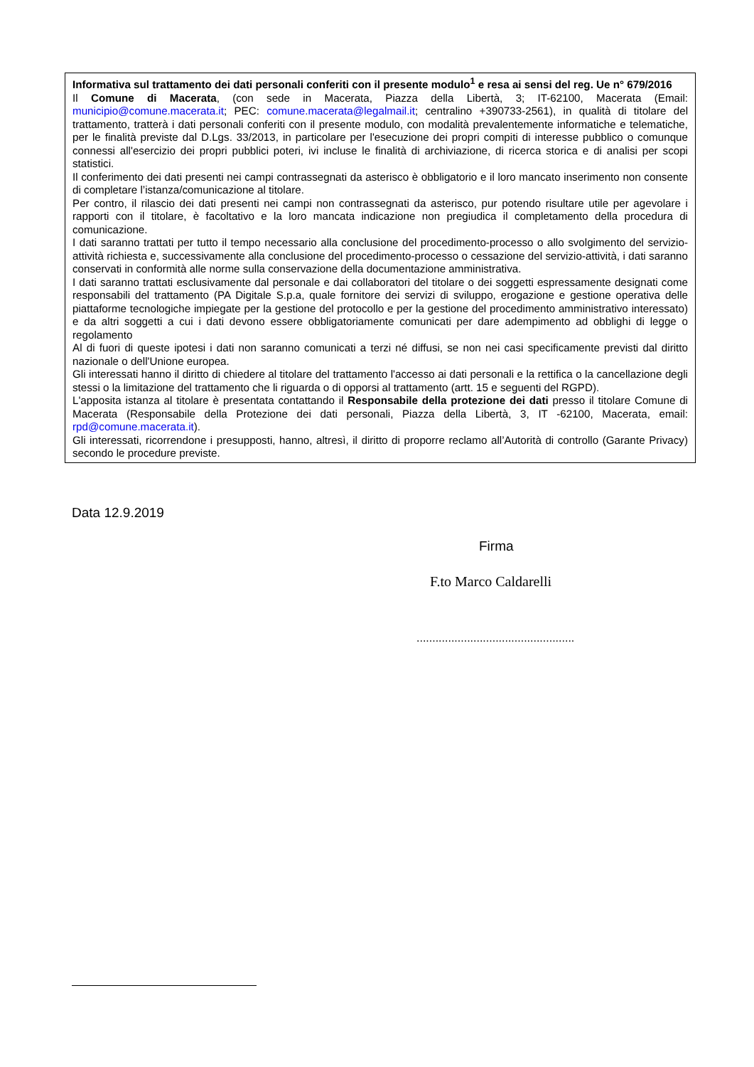Informativa sul trattamento dei dati personali conferiti con il presente modulo<sup>1</sup> e resa ai sensi del reg. Ue n° 679/2016
Il Comune di Macerata, (con sede in Macerata, Piazza della Libertà, 3; IT-62100, Macerata (Email: municipio@comune.macerata.it; PEC: comune.macerata@legalmail.it; centralino +390733-2561), in qualità di titolare del trattamento, tratterà i dati personali conferiti con il presente modulo, con modalità prevalentemente informatiche e telematiche, per le finalità previste dal D.Lgs. 33/2013, in particolare per l'esecuzione dei propri compiti di interesse pubblico o comunque connessi all'esercizio dei propri pubblici poteri, ivi incluse le finalità di archiviazione, di ricerca storica e di analisi per scopi statistici.
Il conferimento dei dati presenti nei campi contrassegnati da asterisco è obbligatorio e il loro mancato inserimento non consente di completare l’istanza/comunicazione al titolare.
Per contro, il rilascio dei dati presenti nei campi non contrassegnati da asterisco, pur potendo risultare utile per agevolare i rapporti con il titolare, è facoltativo e la loro mancata indicazione non pregiudica il completamento della procedura di comunicazione.
I dati saranno trattati per tutto il tempo necessario alla conclusione del procedimento-processo o allo svolgimento del servizio-attività richiesta e, successivamente alla conclusione del procedimento-processo o cessazione del servizio-attività, i dati saranno conservati in conformità alle norme sulla conservazione della documentazione amministrativa.
I dati saranno trattati esclusivamente dal personale e dai collaboratori del titolare o dei soggetti espressamente designati come responsabili del trattamento (PA Digitale S.p.a, quale fornitore dei servizi di sviluppo, erogazione e gestione operativa delle piattaforme tecnologiche impiegate per la gestione del protocollo e per la gestione del procedimento amministrativo interessato) e da altri soggetti a cui i dati devono essere obbligatoriamente comunicati per dare adempimento ad obblighi di legge o regolamento
Al di fuori di queste ipotesi i dati non saranno comunicati a terzi né diffusi, se non nei casi specificamente previsti dal diritto nazionale o dell'Unione europea.
Gli interessati hanno il diritto di chiedere al titolare del trattamento l'accesso ai dati personali e la rettifica o la cancellazione degli stessi o la limitazione del trattamento che li riguarda o di opporsi al trattamento (artt. 15 e seguenti del RGPD).
L'apposita istanza al titolare è presentata contattando il Responsabile della protezione dei dati presso il titolare Comune di Macerata (Responsabile della Protezione dei dati personali, Piazza della Libertà, 3, IT -62100, Macerata, email: rpd@comune.macerata.it).
Gli interessati, ricorrendone i presupposti, hanno, altresì, il diritto di proporre reclamo all’Autorità di controllo (Garante Privacy) secondo le procedure previste.
Data 12.9.2019
Firma
F.to Marco Caldarelli
..................................................